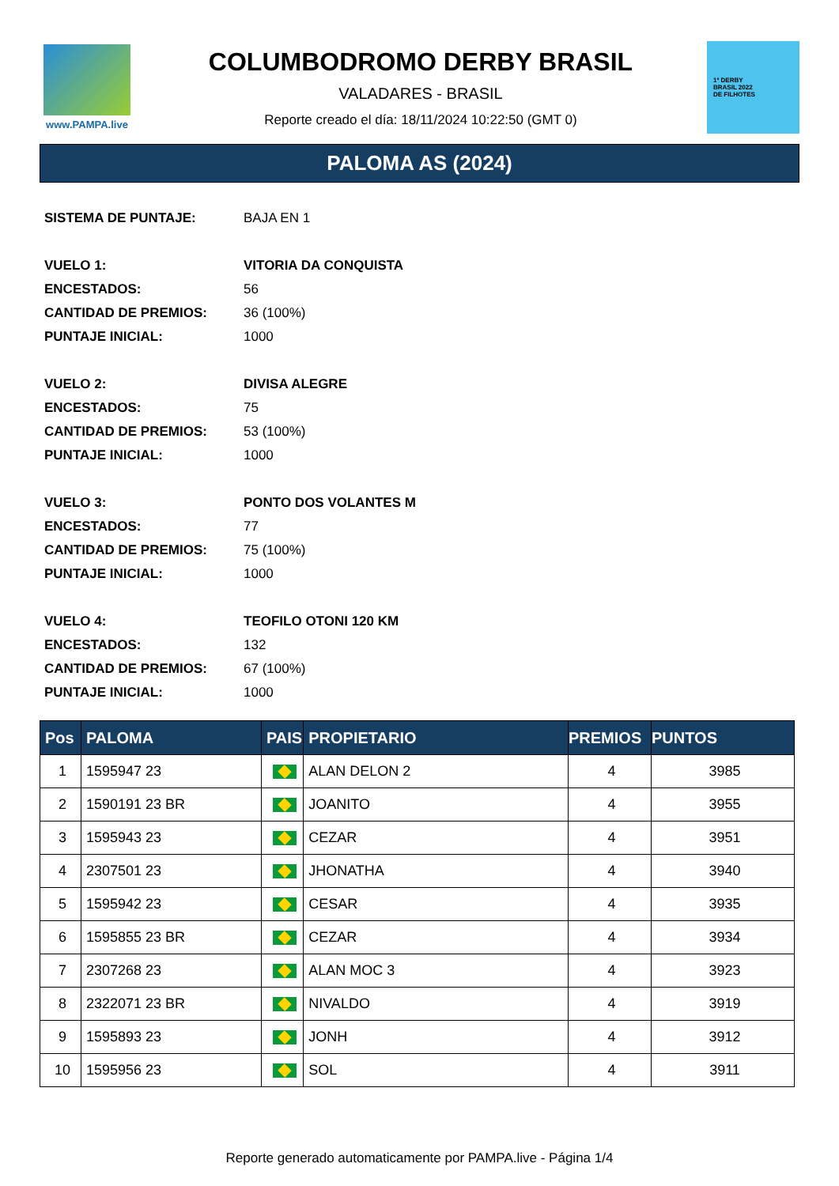www.PAMPA.live
COLUMBODROMO DERBY BRASIL
VALADARES - BRASIL
Reporte creado el día: 18/11/2024 10:22:50 (GMT 0)
1º DERBY
BRASIL 2022
DE FILHOTES
PALOMA AS (2024)
| SISTEMA DE PUNTAJE: | BAJA EN 1 |
| VUELO 1: | VITORIA DA CONQUISTA |
| ENCESTADOS: | 56 |
| CANTIDAD DE PREMIOS: | 36 (100%) |
| PUNTAJE INICIAL: | 1000 |
| VUELO 2: | DIVISA ALEGRE |
| ENCESTADOS: | 75 |
| CANTIDAD DE PREMIOS: | 53 (100%) |
| PUNTAJE INICIAL: | 1000 |
| VUELO 3: | PONTO DOS VOLANTES M |
| ENCESTADOS: | 77 |
| CANTIDAD DE PREMIOS: | 75 (100%) |
| PUNTAJE INICIAL: | 1000 |
| VUELO 4: | TEOFILO OTONI 120 KM |
| ENCESTADOS: | 132 |
| CANTIDAD DE PREMIOS: | 67 (100%) |
| PUNTAJE INICIAL: | 1000 |
| Pos | PALOMA | PAIS | PROPIETARIO | PREMIOS | PUNTOS |
| --- | --- | --- | --- | --- | --- |
| 1 | 1595947 23 | | ALAN DELON 2 | 4 | 3985 |
| 2 | 1590191 23 BR | | JOANITO | 4 | 3955 |
| 3 | 1595943 23 | | CEZAR | 4 | 3951 |
| 4 | 2307501 23 | | JHONATHA | 4 | 3940 |
| 5 | 1595942 23 | | CESAR | 4 | 3935 |
| 6 | 1595855 23 BR | | CEZAR | 4 | 3934 |
| 7 | 2307268 23 | | ALAN MOC 3 | 4 | 3923 |
| 8 | 2322071 23 BR | | NIVALDO | 4 | 3919 |
| 9 | 1595893 23 | | JONH | 4 | 3912 |
| 10 | 1595956 23 | | SOL | 4 | 3911 |
Reporte generado automaticamente por PAMPA.live - Página 1/4